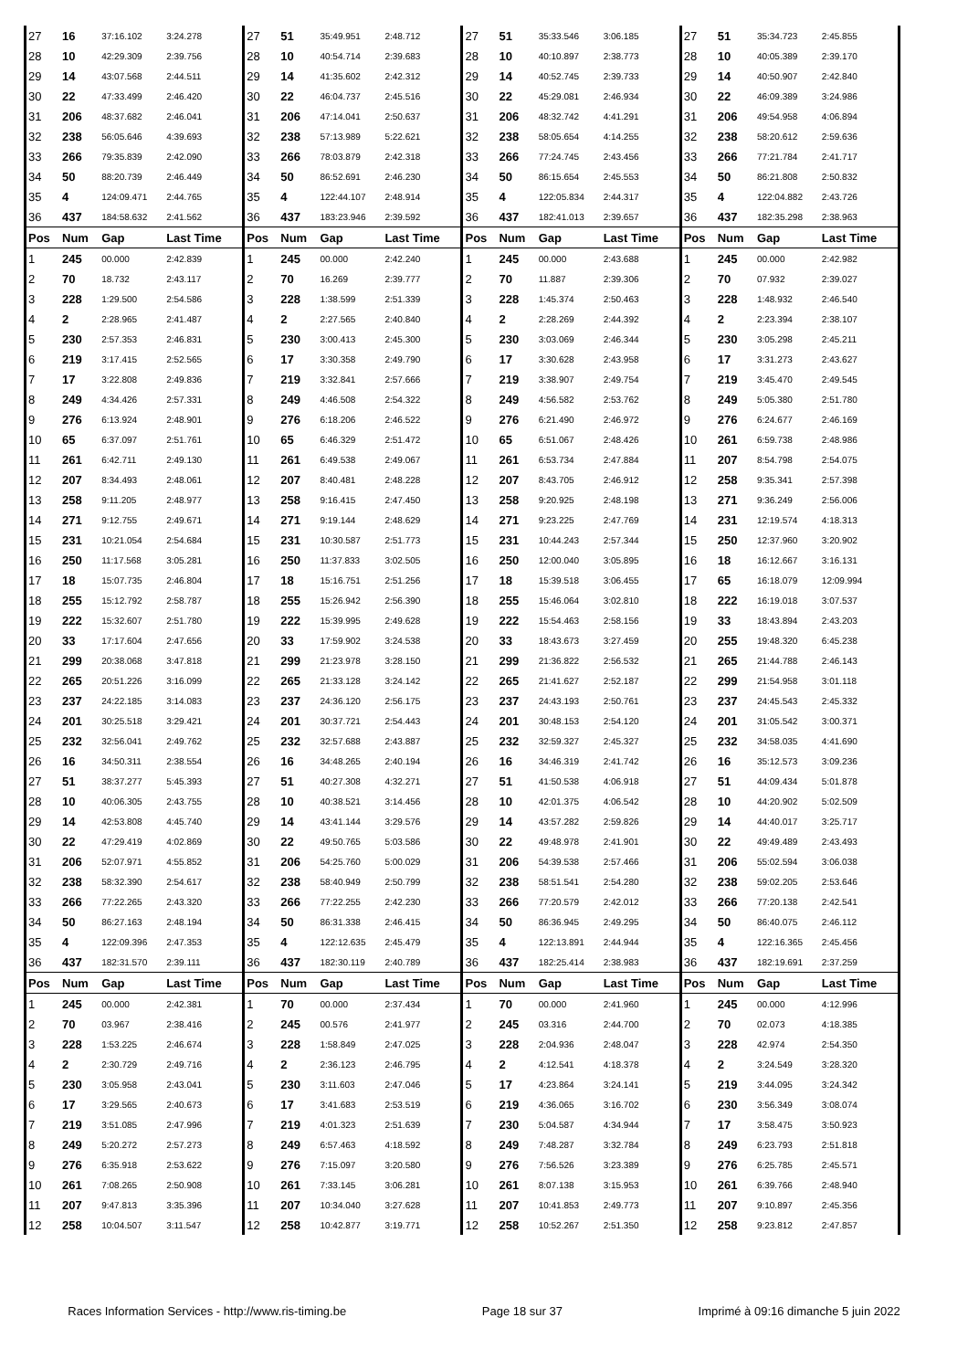| 27 | 16 | 37:16.102 | 3:24.278 | 27 | 51 | 35:49.951 | 2:48.712 | 27 | 51 | 35:33.546 | 3:06.185 | 27 | 51 | 35:34.723 | 2:45.855 |
| 28 | 10 | 42:29.309 | 2:39.756 | 28 | 10 | 40:54.714 | 2:39.683 | 28 | 10 | 40:10.897 | 2:38.773 | 28 | 10 | 40:05.389 | 2:39.170 |
| 29 | 14 | 43:07.568 | 2:44.511 | 29 | 14 | 41:35.602 | 2:42.312 | 29 | 14 | 40:52.745 | 2:39.733 | 29 | 14 | 40:50.907 | 2:42.840 |
| 30 | 22 | 47:33.499 | 2:46.420 | 30 | 22 | 46:04.737 | 2:45.516 | 30 | 22 | 45:29.081 | 2:46.934 | 30 | 22 | 46:09.389 | 3:24.986 |
| 31 | 206 | 48:37.682 | 2:46.041 | 31 | 206 | 47:14.041 | 2:50.637 | 31 | 206 | 48:32.742 | 4:41.291 | 31 | 206 | 49:54.958 | 4:06.894 |
| 32 | 238 | 56:05.646 | 4:39.693 | 32 | 238 | 57:13.989 | 5:22.621 | 32 | 238 | 58:05.654 | 4:14.255 | 32 | 238 | 58:20.612 | 2:59.636 |
| 33 | 266 | 79:35.839 | 2:42.090 | 33 | 266 | 78:03.879 | 2:42.318 | 33 | 266 | 77:24.745 | 2:43.456 | 33 | 266 | 77:21.784 | 2:41.717 |
| 34 | 50 | 88:20.739 | 2:46.449 | 34 | 50 | 86:52.691 | 2:46.230 | 34 | 50 | 86:15.654 | 2:45.553 | 34 | 50 | 86:21.808 | 2:50.832 |
| 35 | 4 | 124:09.471 | 2:44.765 | 35 | 4 | 122:44.107 | 2:48.914 | 35 | 4 | 122:05.834 | 2:44.317 | 35 | 4 | 122:04.882 | 2:43.726 |
| 36 | 437 | 184:58.632 | 2:41.562 | 36 | 437 | 183:23.946 | 2:39.592 | 36 | 437 | 182:41.013 | 2:39.657 | 36 | 437 | 182:35.298 | 2:38.963 |
| Pos | Num | Gap | Last Time | Pos | Num | Gap | Last Time | Pos | Num | Gap | Last Time | Pos | Num | Gap | Last Time |
| 1 | 245 | 00.000 | 2:42.839 | 1 | 245 | 00.000 | 2:42.240 | 1 | 245 | 00.000 | 2:43.688 | 1 | 245 | 00.000 | 2:42.982 |
| 2 | 70 | 18.732 | 2:43.117 | 2 | 70 | 16.269 | 2:39.777 | 2 | 70 | 11.887 | 2:39.306 | 2 | 70 | 07.932 | 2:39.027 |
| 3 | 228 | 1:29.500 | 2:54.586 | 3 | 228 | 1:38.599 | 2:51.339 | 3 | 228 | 1:45.374 | 2:50.463 | 3 | 228 | 1:48.932 | 2:46.540 |
| 4 | 2 | 2:28.965 | 2:41.487 | 4 | 2 | 2:27.565 | 2:40.840 | 4 | 2 | 2:28.269 | 2:44.392 | 4 | 2 | 2:23.394 | 2:38.107 |
| 5 | 230 | 2:57.353 | 2:46.831 | 5 | 230 | 3:00.413 | 2:45.300 | 5 | 230 | 3:03.069 | 2:46.344 | 5 | 230 | 3:05.298 | 2:45.211 |
| 6 | 219 | 3:17.415 | 2:52.565 | 6 | 17 | 3:30.358 | 2:49.790 | 6 | 17 | 3:30.628 | 2:43.958 | 6 | 17 | 3:31.273 | 2:43.627 |
| 7 | 17 | 3:22.808 | 2:49.836 | 7 | 219 | 3:32.841 | 2:57.666 | 7 | 219 | 3:38.907 | 2:49.754 | 7 | 219 | 3:45.470 | 2:49.545 |
| 8 | 249 | 4:34.426 | 2:57.331 | 8 | 249 | 4:46.508 | 2:54.322 | 8 | 249 | 4:56.582 | 2:53.762 | 8 | 249 | 5:05.380 | 2:51.780 |
| 9 | 276 | 6:13.924 | 2:48.901 | 9 | 276 | 6:18.206 | 2:46.522 | 9 | 276 | 6:21.490 | 2:46.972 | 9 | 276 | 6:24.677 | 2:46.169 |
| 10 | 65 | 6:37.097 | 2:51.761 | 10 | 65 | 6:46.329 | 2:51.472 | 10 | 65 | 6:51.067 | 2:48.426 | 10 | 261 | 6:59.738 | 2:48.986 |
| 11 | 261 | 6:42.711 | 2:49.130 | 11 | 261 | 6:49.538 | 2:49.067 | 11 | 261 | 6:53.734 | 2:47.884 | 11 | 207 | 8:54.798 | 2:54.075 |
| 12 | 207 | 8:34.493 | 2:48.061 | 12 | 207 | 8:40.481 | 2:48.228 | 12 | 207 | 8:43.705 | 2:46.912 | 12 | 258 | 9:35.341 | 2:57.398 |
| 13 | 258 | 9:11.205 | 2:48.977 | 13 | 258 | 9:16.415 | 2:47.450 | 13 | 258 | 9:20.925 | 2:48.198 | 13 | 271 | 9:36.249 | 2:56.006 |
| 14 | 271 | 9:12.755 | 2:49.671 | 14 | 271 | 9:19.144 | 2:48.629 | 14 | 271 | 9:23.225 | 2:47.769 | 14 | 231 | 12:19.574 | 4:18.313 |
| 15 | 231 | 10:21.054 | 2:54.684 | 15 | 231 | 10:30.587 | 2:51.773 | 15 | 231 | 10:44.243 | 2:57.344 | 15 | 250 | 12:37.960 | 3:20.902 |
| 16 | 250 | 11:17.568 | 3:05.281 | 16 | 250 | 11:37.833 | 3:02.505 | 16 | 250 | 12:00.040 | 3:05.895 | 16 | 18 | 16:12.667 | 3:16.131 |
| 17 | 18 | 15:07.735 | 2:46.804 | 17 | 18 | 15:16.751 | 2:51.256 | 17 | 18 | 15:39.518 | 3:06.455 | 17 | 65 | 16:18.079 | 12:09.994 |
| 18 | 255 | 15:12.792 | 2:58.787 | 18 | 255 | 15:26.942 | 2:56.390 | 18 | 255 | 15:46.064 | 3:02.810 | 18 | 222 | 16:19.018 | 3:07.537 |
| 19 | 222 | 15:32.607 | 2:51.780 | 19 | 222 | 15:39.995 | 2:49.628 | 19 | 222 | 15:54.463 | 2:58.156 | 19 | 33 | 18:43.894 | 2:43.203 |
| 20 | 33 | 17:17.604 | 2:47.656 | 20 | 33 | 17:59.902 | 3:24.538 | 20 | 33 | 18:43.673 | 3:27.459 | 20 | 255 | 19:48.320 | 6:45.238 |
| 21 | 299 | 20:38.068 | 3:47.818 | 21 | 299 | 21:23.978 | 3:28.150 | 21 | 299 | 21:36.822 | 2:56.532 | 21 | 265 | 21:44.788 | 2:46.143 |
| 22 | 265 | 20:51.226 | 3:16.099 | 22 | 265 | 21:33.128 | 3:24.142 | 22 | 265 | 21:41.627 | 2:52.187 | 22 | 299 | 21:54.958 | 3:01.118 |
| 23 | 237 | 24:22.185 | 3:14.083 | 23 | 237 | 24:36.120 | 2:56.175 | 23 | 237 | 24:43.193 | 2:50.761 | 23 | 237 | 24:45.543 | 2:45.332 |
| 24 | 201 | 30:25.518 | 3:29.421 | 24 | 201 | 30:37.721 | 2:54.443 | 24 | 201 | 30:48.153 | 2:54.120 | 24 | 201 | 31:05.542 | 3:00.371 |
| 25 | 232 | 32:56.041 | 2:49.762 | 25 | 232 | 32:57.688 | 2:43.887 | 25 | 232 | 32:59.327 | 2:45.327 | 25 | 232 | 34:58.035 | 4:41.690 |
| 26 | 16 | 34:50.311 | 2:38.554 | 26 | 16 | 34:48.265 | 2:40.194 | 26 | 16 | 34:46.319 | 2:41.742 | 26 | 16 | 35:12.573 | 3:09.236 |
| 27 | 51 | 38:37.277 | 5:45.393 | 27 | 51 | 40:27.308 | 4:32.271 | 27 | 51 | 41:50.538 | 4:06.918 | 27 | 51 | 44:09.434 | 5:01.878 |
| 28 | 10 | 40:06.305 | 2:43.755 | 28 | 10 | 40:38.521 | 3:14.456 | 28 | 10 | 42:01.375 | 4:06.542 | 28 | 10 | 44:20.902 | 5:02.509 |
| 29 | 14 | 42:53.808 | 4:45.740 | 29 | 14 | 43:41.144 | 3:29.576 | 29 | 14 | 43:57.282 | 2:59.826 | 29 | 14 | 44:40.017 | 3:25.717 |
| 30 | 22 | 47:29.419 | 4:02.869 | 30 | 22 | 49:50.765 | 5:03.586 | 30 | 22 | 49:48.978 | 2:41.901 | 30 | 22 | 49:49.489 | 2:43.493 |
| 31 | 206 | 52:07.971 | 4:55.852 | 31 | 206 | 54:25.760 | 5:00.029 | 31 | 206 | 54:39.538 | 2:57.466 | 31 | 206 | 55:02.594 | 3:06.038 |
| 32 | 238 | 58:32.390 | 2:54.617 | 32 | 238 | 58:40.949 | 2:50.799 | 32 | 238 | 58:51.541 | 2:54.280 | 32 | 238 | 59:02.205 | 2:53.646 |
| 33 | 266 | 77:22.265 | 2:43.320 | 33 | 266 | 77:22.255 | 2:42.230 | 33 | 266 | 77:20.579 | 2:42.012 | 33 | 266 | 77:20.138 | 2:42.541 |
| 34 | 50 | 86:27.163 | 2:48.194 | 34 | 50 | 86:31.338 | 2:46.415 | 34 | 50 | 86:36.945 | 2:49.295 | 34 | 50 | 86:40.075 | 2:46.112 |
| 35 | 4 | 122:09.396 | 2:47.353 | 35 | 4 | 122:12.635 | 2:45.479 | 35 | 4 | 122:13.891 | 2:44.944 | 35 | 4 | 122:16.365 | 2:45.456 |
| 36 | 437 | 182:31.570 | 2:39.111 | 36 | 437 | 182:30.119 | 2:40.789 | 36 | 437 | 182:25.414 | 2:38.983 | 36 | 437 | 182:19.691 | 2:37.259 |
| Pos | Num | Gap | Last Time | Pos | Num | Gap | Last Time | Pos | Num | Gap | Last Time | Pos | Num | Gap | Last Time |
| 1 | 245 | 00.000 | 2:42.381 | 1 | 70 | 00.000 | 2:37.434 | 1 | 70 | 00.000 | 2:41.960 | 1 | 245 | 00.000 | 4:12.996 |
| 2 | 70 | 03.967 | 2:38.416 | 2 | 245 | 00.576 | 2:41.977 | 2 | 245 | 03.316 | 2:44.700 | 2 | 70 | 02.073 | 4:18.385 |
| 3 | 228 | 1:53.225 | 2:46.674 | 3 | 228 | 1:58.849 | 2:47.025 | 3 | 228 | 2:04.936 | 2:48.047 | 3 | 228 | 42.974 | 2:54.350 |
| 4 | 2 | 2:30.729 | 2:49.716 | 4 | 2 | 2:36.123 | 2:46.795 | 4 | 2 | 4:12.541 | 4:18.378 | 4 | 2 | 3:24.549 | 3:28.320 |
| 5 | 230 | 3:05.958 | 2:43.041 | 5 | 230 | 3:11.603 | 2:47.046 | 5 | 17 | 4:23.864 | 3:24.141 | 5 | 219 | 3:44.095 | 3:24.342 |
| 6 | 17 | 3:29.565 | 2:40.673 | 6 | 17 | 3:41.683 | 2:53.519 | 6 | 219 | 4:36.065 | 3:16.702 | 6 | 230 | 3:56.349 | 3:08.074 |
| 7 | 219 | 3:51.085 | 2:47.996 | 7 | 219 | 4:01.323 | 2:51.639 | 7 | 230 | 5:04.587 | 4:34.944 | 7 | 17 | 3:58.475 | 3:50.923 |
| 8 | 249 | 5:20.272 | 2:57.273 | 8 | 249 | 6:57.463 | 4:18.592 | 8 | 249 | 7:48.287 | 3:32.784 | 8 | 249 | 6:23.793 | 2:51.818 |
| 9 | 276 | 6:35.918 | 2:53.622 | 9 | 276 | 7:15.097 | 3:20.580 | 9 | 276 | 7:56.526 | 3:23.389 | 9 | 276 | 6:25.785 | 2:45.571 |
| 10 | 261 | 7:08.265 | 2:50.908 | 10 | 261 | 7:33.145 | 3:06.281 | 10 | 261 | 8:07.138 | 3:15.953 | 10 | 261 | 6:39.766 | 2:48.940 |
| 11 | 207 | 9:47.813 | 3:35.396 | 11 | 207 | 10:34.040 | 3:27.628 | 11 | 207 | 10:41.853 | 2:49.773 | 11 | 207 | 9:10.897 | 2:45.356 |
| 12 | 258 | 10:04.507 | 3:11.547 | 12 | 258 | 10:42.877 | 3:19.771 | 12 | 258 | 10:52.267 | 2:51.350 | 12 | 258 | 9:23.812 | 2:47.857 |
Races Information Services - http://www.ris-timing.be Page 18 sur 37 Imprimé à 09:16 dimanche 5 juin 2022